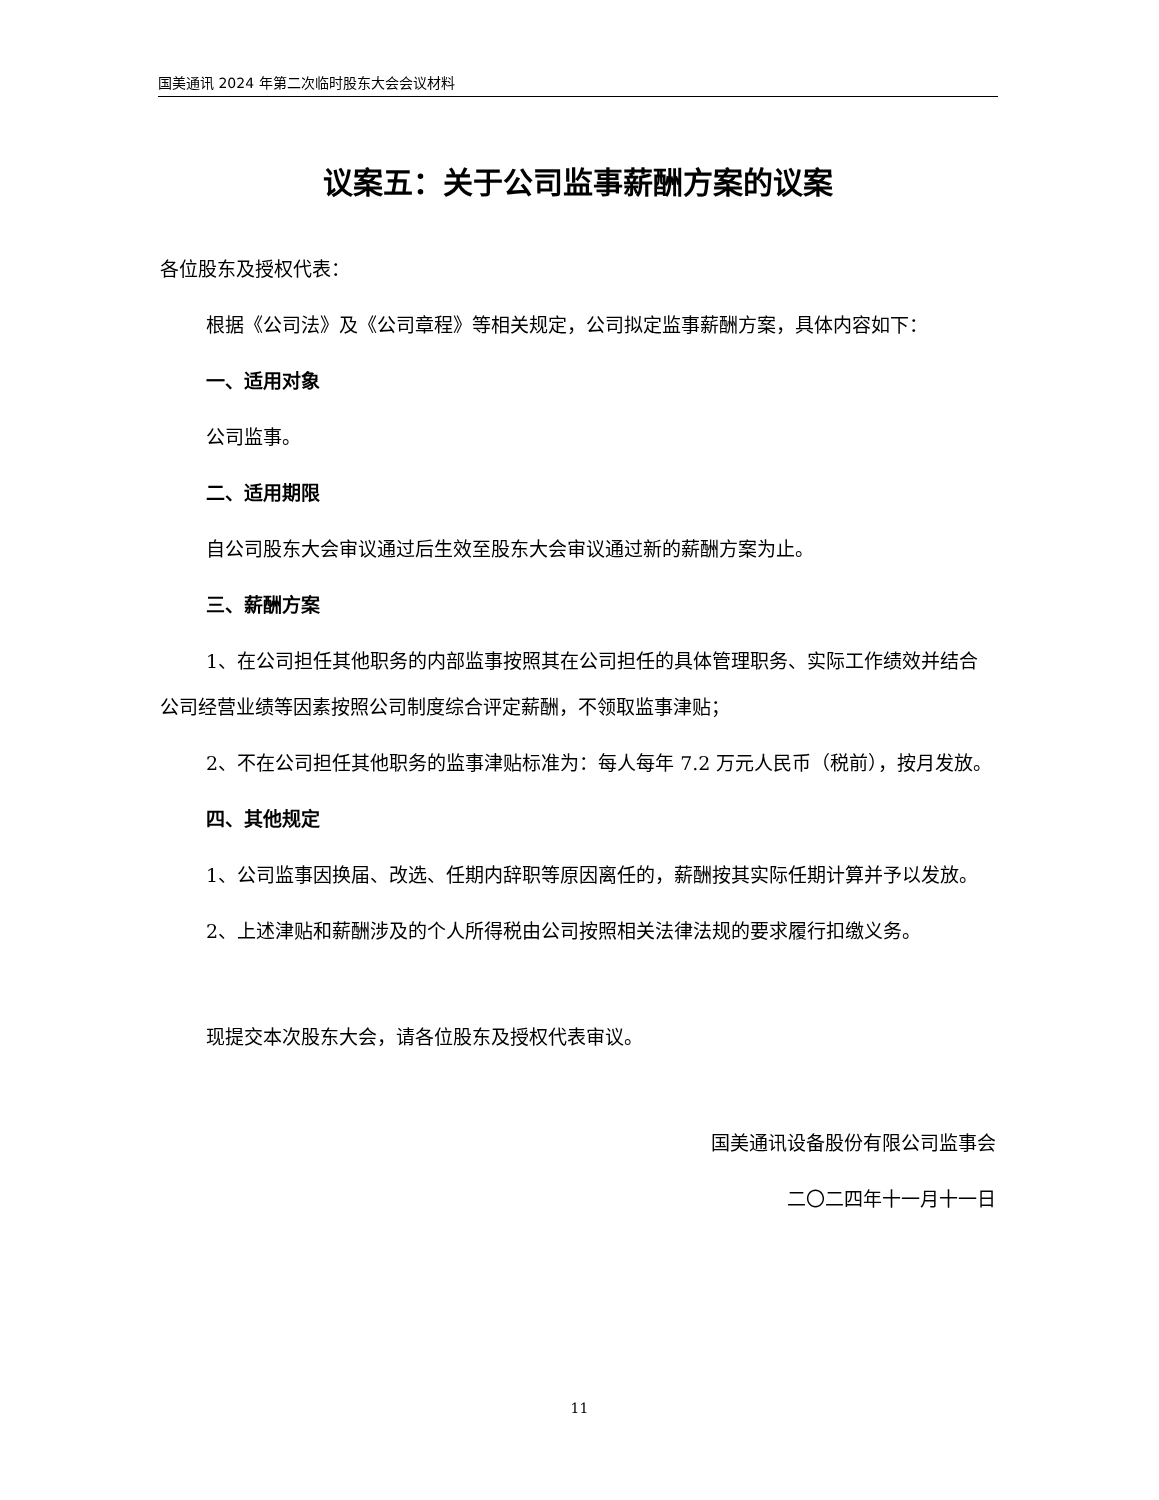国美通讯 2024 年第二次临时股东大会会议材料
议案五：关于公司监事薪酬方案的议案
各位股东及授权代表：
根据《公司法》及《公司章程》等相关规定，公司拟定监事薪酬方案，具体内容如下：
一、适用对象
公司监事。
二、适用期限
自公司股东大会审议通过后生效至股东大会审议通过新的薪酬方案为止。
三、薪酬方案
1、在公司担任其他职务的内部监事按照其在公司担任的具体管理职务、实际工作绩效并结合公司经营业绩等因素按照公司制度综合评定薪酬，不领取监事津贴；
2、不在公司担任其他职务的监事津贴标准为：每人每年 7.2 万元人民币（税前），按月发放。
四、其他规定
1、公司监事因换届、改选、任期内辞职等原因离任的，薪酬按其实际任期计算并予以发放。
2、上述津贴和薪酬涉及的个人所得税由公司按照相关法律法规的要求履行扣缴义务。
现提交本次股东大会，请各位股东及授权代表审议。
国美通讯设备股份有限公司监事会
二〇二四年十一月十一日
11